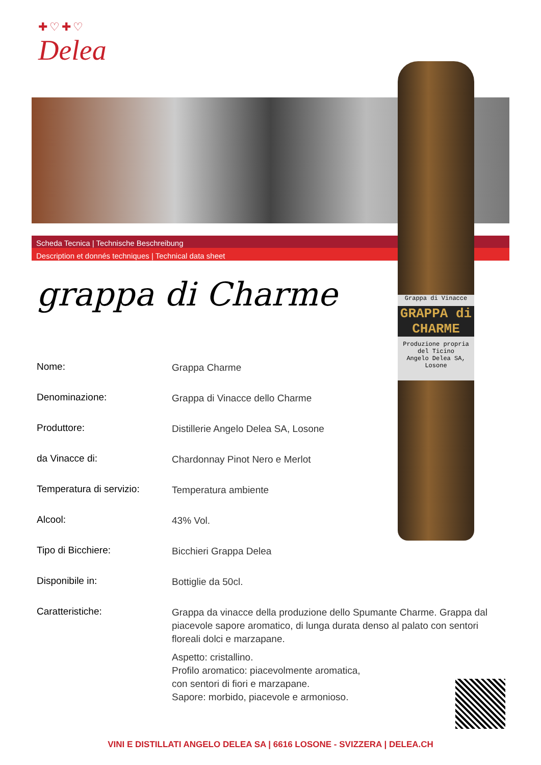✚♡✚♡
Delea
Scheda Tecnica | Technische Beschreibung
Description et donnés techniques | Technical data sheet
Grappa di Vinacce
GRAPPA di CHARME
Produzione propria del Ticino
Angelo Delea SA, Losone
grappa di Charme
| Nome: | Grappa Charme |
| Denominazione: | Grappa di Vinacce dello Charme |
| Produttore: | Distillerie Angelo Delea SA, Losone |
| da Vinacce di: | Chardonnay Pinot Nero e Merlot |
| Temperatura di servizio: | Temperatura ambiente |
| Alcool: | 43% Vol. |
| Tipo di Bicchiere: | Bicchieri Grappa Delea |
| Disponibile in: | Bottiglie da 50cl. |
| Caratteristiche: | Grappa da vinacce della produzione dello Spumante Charme. Grappa dal piacevole sapore aromatico, di lunga durata denso al palato con sentori floreali dolci e marzapane. Aspetto: cristallino. Profilo aromatico: piacevolmente aromatica, con sentori di fiori e marzapane. Sapore: morbido, piacevole e armonioso. |
VINI E DISTILLATI ANGELO DELEA SA | 6616 LOSONE - SVIZZERA | DELEA.CH